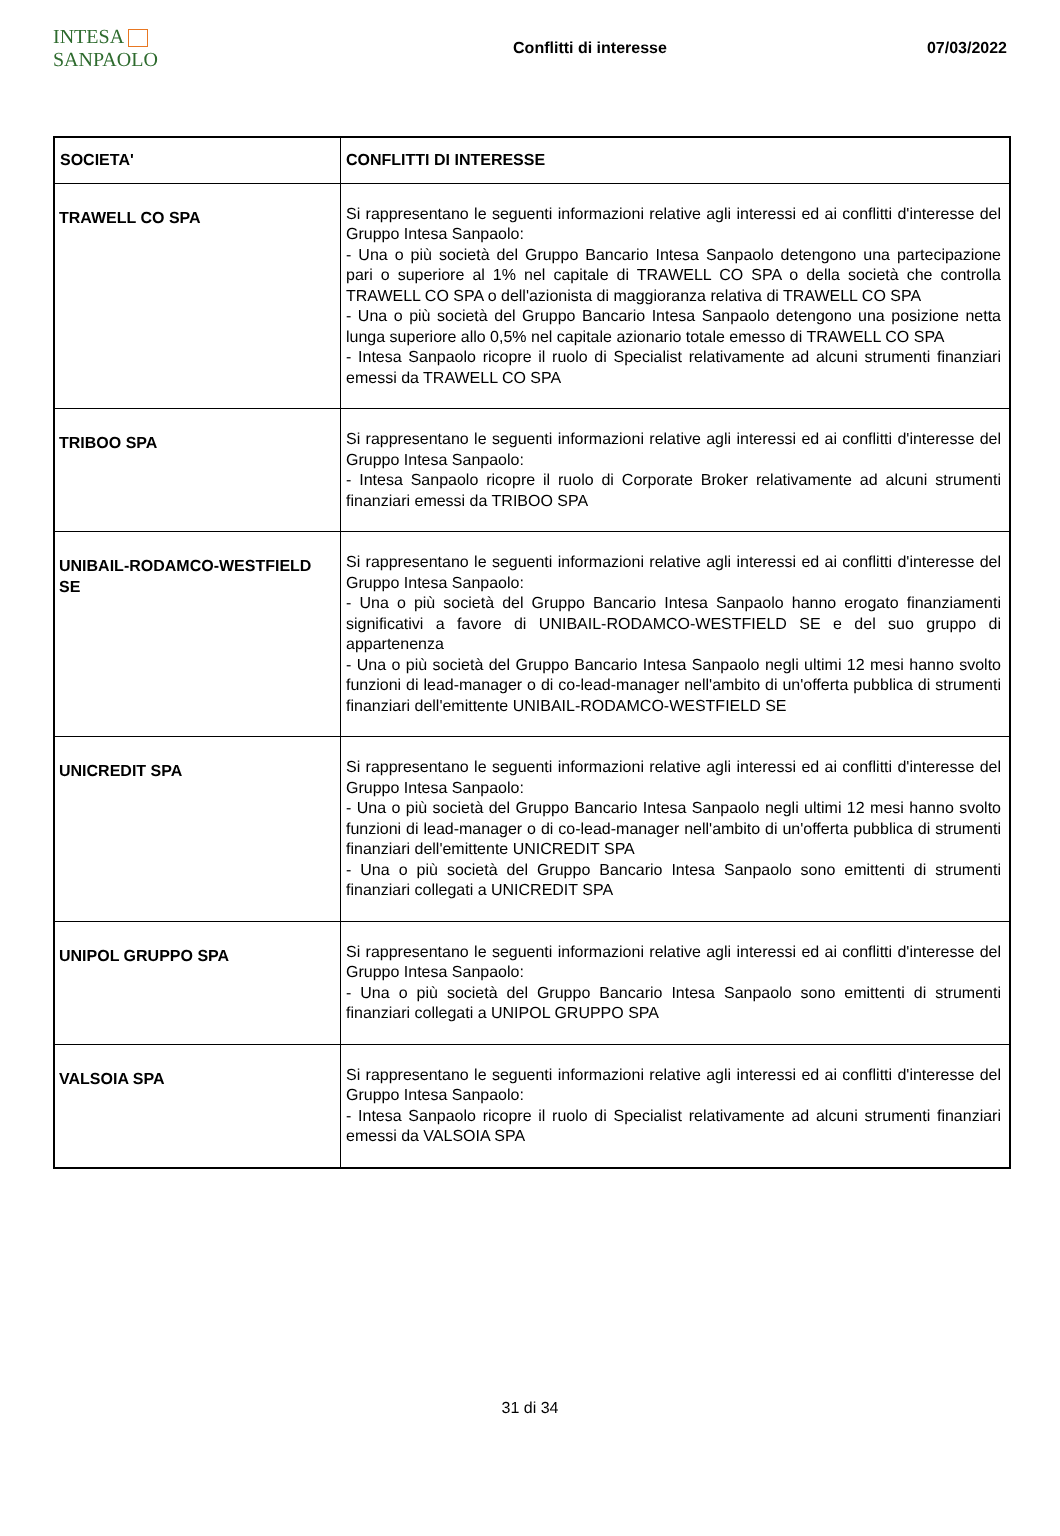INTESA SANPAOLO
Conflitti di interesse 07/03/2022
| SOCIETA' | CONFLITTI DI INTERESSE |
| --- | --- |
| TRAWELL CO SPA | Si rappresentano le seguenti informazioni relative agli interessi ed ai conflitti d'interesse del Gruppo Intesa Sanpaolo: - Una o più società del Gruppo Bancario Intesa Sanpaolo detengono una partecipazione pari o superiore al 1% nel capitale di TRAWELL CO SPA o della società che controlla TRAWELL CO SPA o dell'azionista di maggioranza relativa di TRAWELL CO SPA - Una o più società del Gruppo Bancario Intesa Sanpaolo detengono una posizione netta lunga superiore allo 0,5% nel capitale azionario totale emesso di TRAWELL CO SPA - Intesa Sanpaolo ricopre il ruolo di Specialist relativamente ad alcuni strumenti finanziari emessi da TRAWELL CO SPA |
| TRIBOO SPA | Si rappresentano le seguenti informazioni relative agli interessi ed ai conflitti d'interesse del Gruppo Intesa Sanpaolo: - Intesa Sanpaolo ricopre il ruolo di Corporate Broker relativamente ad alcuni strumenti finanziari emessi da TRIBOO SPA |
| UNIBAIL-RODAMCO-WESTFIELD SE | Si rappresentano le seguenti informazioni relative agli interessi ed ai conflitti d'interesse del Gruppo Intesa Sanpaolo: - Una o più società del Gruppo Bancario Intesa Sanpaolo hanno erogato finanziamenti significativi a favore di UNIBAIL-RODAMCO-WESTFIELD SE e del suo gruppo di appartenenza - Una o più società del Gruppo Bancario Intesa Sanpaolo negli ultimi 12 mesi hanno svolto funzioni di lead-manager o di co-lead-manager nell'ambito di un'offerta pubblica di strumenti finanziari dell'emittente UNIBAIL-RODAMCO-WESTFIELD SE |
| UNICREDIT SPA | Si rappresentano le seguenti informazioni relative agli interessi ed ai conflitti d'interesse del Gruppo Intesa Sanpaolo: - Una o più società del Gruppo Bancario Intesa Sanpaolo negli ultimi 12 mesi hanno svolto funzioni di lead-manager o di co-lead-manager nell'ambito di un'offerta pubblica di strumenti finanziari dell'emittente UNICREDIT SPA - Una o più società del Gruppo Bancario Intesa Sanpaolo sono emittenti di strumenti finanziari collegati a UNICREDIT SPA |
| UNIPOL GRUPPO SPA | Si rappresentano le seguenti informazioni relative agli interessi ed ai conflitti d'interesse del Gruppo Intesa Sanpaolo: - Una o più società del Gruppo Bancario Intesa Sanpaolo sono emittenti di strumenti finanziari collegati a UNIPOL GRUPPO SPA |
| VALSOIA SPA | Si rappresentano le seguenti informazioni relative agli interessi ed ai conflitti d'interesse del Gruppo Intesa Sanpaolo: - Intesa Sanpaolo ricopre il ruolo di Specialist relativamente ad alcuni strumenti finanziari emessi da VALSOIA SPA |
31 di 34